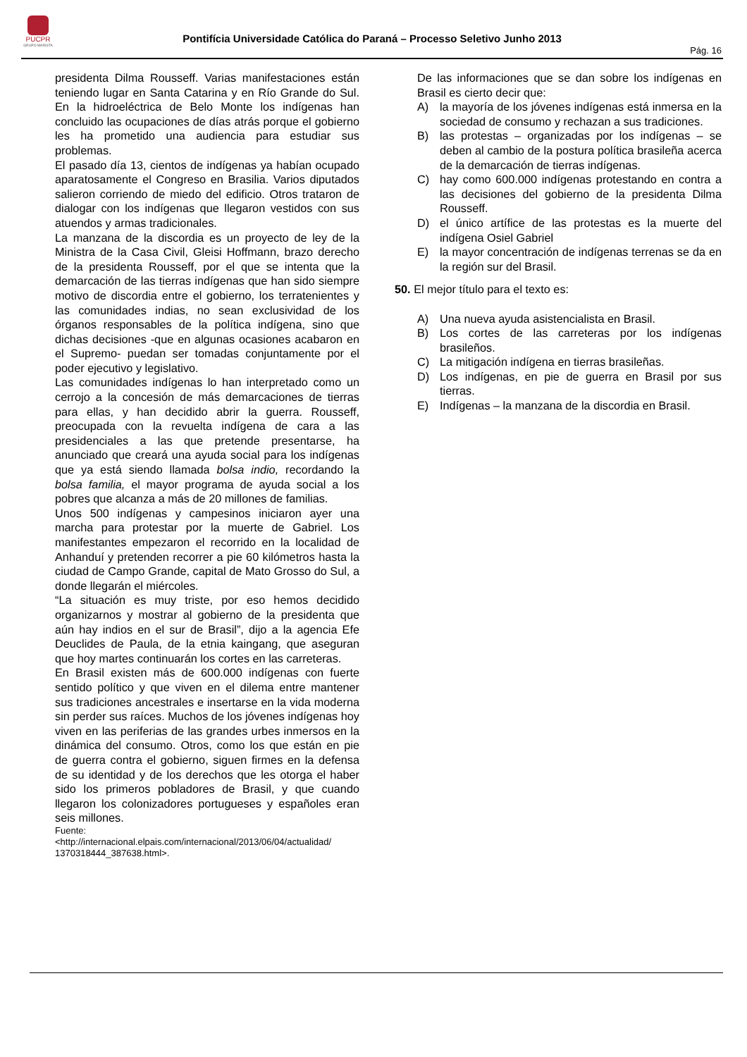PUCPR
GRUPO MARISTA
Pontifícia Universidade Católica do Paraná – Processo Seletivo Junho 2013
Pág. 16
presidenta Dilma Rousseff. Varias manifestaciones están teniendo lugar en Santa Catarina y en Río Grande do Sul. En la hidroeléctrica de Belo Monte los indígenas han concluido las ocupaciones de días atrás porque el gobierno les ha prometido una audiencia para estudiar sus problemas.
El pasado día 13, cientos de indígenas ya habían ocupado aparatosamente el Congreso en Brasilia. Varios diputados salieron corriendo de miedo del edificio. Otros trataron de dialogar con los indígenas que llegaron vestidos con sus atuendos y armas tradicionales.
La manzana de la discordia es un proyecto de ley de la Ministra de la Casa Civil, Gleisi Hoffmann, brazo derecho de la presidenta Rousseff, por el que se intenta que la demarcación de las tierras indígenas que han sido siempre motivo de discordia entre el gobierno, los terratenientes y las comunidades indias, no sean exclusividad de los órganos responsables de la política indígena, sino que dichas decisiones -que en algunas ocasiones acabaron en el Supremo- puedan ser tomadas conjuntamente por el poder ejecutivo y legislativo.
Las comunidades indígenas lo han interpretado como un cerrojo a la concesión de más demarcaciones de tierras para ellas, y han decidido abrir la guerra. Rousseff, preocupada con la revuelta indígena de cara a las presidenciales a las que pretende presentarse, ha anunciado que creará una ayuda social para los indígenas que ya está siendo llamada bolsa indio, recordando la bolsa familia, el mayor programa de ayuda social a los pobres que alcanza a más de 20 millones de familias.
Unos 500 indígenas y campesinos iniciaron ayer una marcha para protestar por la muerte de Gabriel. Los manifestantes empezaron el recorrido en la localidad de Anhanduí y pretenden recorrer a pie 60 kilómetros hasta la ciudad de Campo Grande, capital de Mato Grosso do Sul, a donde llegarán el miércoles.
“La situación es muy triste, por eso hemos decidido organizarnos y mostrar al gobierno de la presidenta que aún hay indios en el sur de Brasil”, dijo a la agencia Efe Deuclides de Paula, de la etnia kaingang, que aseguran que hoy martes continuarán los cortes en las carreteras.
En Brasil existen más de 600.000 indígenas con fuerte sentido político y que viven en el dilema entre mantener sus tradiciones ancestrales e insertarse en la vida moderna sin perder sus raíces. Muchos de los jóvenes indígenas hoy viven en las periferias de las grandes urbes inmersos en la dinámica del consumo. Otros, como los que están en pie de guerra contra el gobierno, siguen firmes en la defensa de su identidad y de los derechos que les otorga el haber sido los primeros pobladores de Brasil, y que cuando llegaron los colonizadores portugueses y españoles eran seis millones.
Fuente:
<http://internacional.elpais.com/internacional/2013/06/04/actualidad/ 1370318444_387638.html>.
De las informaciones que se dan sobre los indígenas en Brasil es cierto decir que:
A) la mayoría de los jóvenes indígenas está inmersa en la sociedad de consumo y rechazan a sus tradiciones.
B) las protestas – organizadas por los indígenas – se deben al cambio de la postura política brasileña acerca de la demarcación de tierras indígenas.
C) hay como 600.000 indígenas protestando en contra a las decisiones del gobierno de la presidenta Dilma Rousseff.
D) el único artífice de las protestas es la muerte del indígena Osiel Gabriel
E) la mayor concentración de indígenas terrenas se da en la región sur del Brasil.
50. El mejor título para el texto es:
A) Una nueva ayuda asistencialista en Brasil.
B) Los cortes de las carreteras por los indígenas brasileños.
C) La mitigación indígena en tierras brasileñas.
D) Los indígenas, en pie de guerra en Brasil por sus tierras.
E) Indígenas – la manzana de la discordia en Brasil.